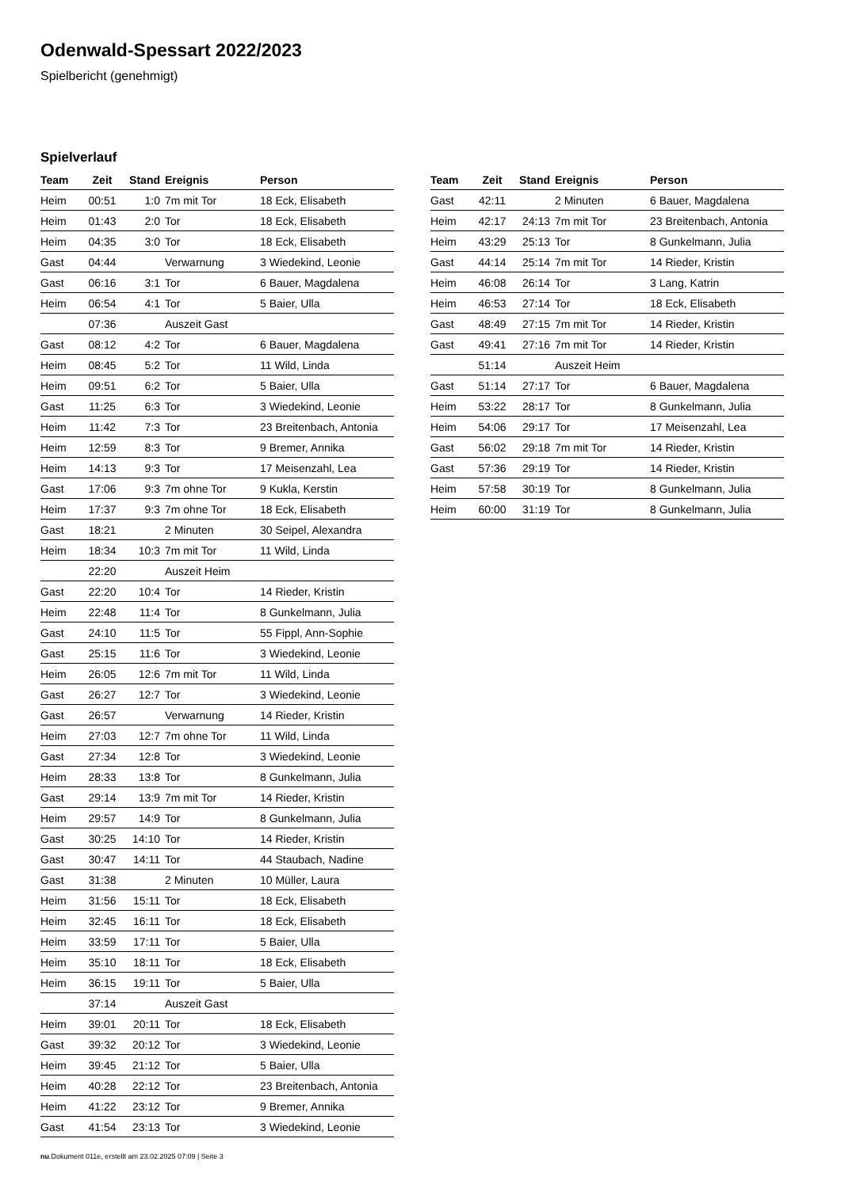Odenwald-Spessart 2022/2023
Spielbericht (genehmigt)
Spielverlauf
| Team | Zeit | Stand | Ereignis | Person |
| --- | --- | --- | --- | --- |
| Heim | 00:51 | 1:0 | 7m mit Tor | 18 Eck, Elisabeth |
| Heim | 01:43 | 2:0 | Tor | 18 Eck, Elisabeth |
| Heim | 04:35 | 3:0 | Tor | 18 Eck, Elisabeth |
| Gast | 04:44 | | Verwarnung | 3 Wiedekind, Leonie |
| Gast | 06:16 | 3:1 | Tor | 6 Bauer, Magdalena |
| Heim | 06:54 | 4:1 | Tor | 5 Baier, Ulla |
| | 07:36 | | Auszeit Gast | |
| Gast | 08:12 | 4:2 | Tor | 6 Bauer, Magdalena |
| Heim | 08:45 | 5:2 | Tor | 11 Wild, Linda |
| Heim | 09:51 | 6:2 | Tor | 5 Baier, Ulla |
| Gast | 11:25 | 6:3 | Tor | 3 Wiedekind, Leonie |
| Heim | 11:42 | 7:3 | Tor | 23 Breitenbach, Antonia |
| Heim | 12:59 | 8:3 | Tor | 9 Bremer, Annika |
| Heim | 14:13 | 9:3 | Tor | 17 Meisenzahl, Lea |
| Gast | 17:06 | 9:3 | 7m ohne Tor | 9 Kukla, Kerstin |
| Heim | 17:37 | 9:3 | 7m ohne Tor | 18 Eck, Elisabeth |
| Gast | 18:21 | | 2 Minuten | 30 Seipel, Alexandra |
| Heim | 18:34 | 10:3 | 7m mit Tor | 11 Wild, Linda |
| | 22:20 | | Auszeit Heim | |
| Gast | 22:20 | 10:4 | Tor | 14 Rieder, Kristin |
| Heim | 22:48 | 11:4 | Tor | 8 Gunkelmann, Julia |
| Gast | 24:10 | 11:5 | Tor | 55 Fippl, Ann-Sophie |
| Gast | 25:15 | 11:6 | Tor | 3 Wiedekind, Leonie |
| Heim | 26:05 | 12:6 | 7m mit Tor | 11 Wild, Linda |
| Gast | 26:27 | 12:7 | Tor | 3 Wiedekind, Leonie |
| Gast | 26:57 | | Verwarnung | 14 Rieder, Kristin |
| Heim | 27:03 | 12:7 | 7m ohne Tor | 11 Wild, Linda |
| Gast | 27:34 | 12:8 | Tor | 3 Wiedekind, Leonie |
| Heim | 28:33 | 13:8 | Tor | 8 Gunkelmann, Julia |
| Gast | 29:14 | 13:9 | 7m mit Tor | 14 Rieder, Kristin |
| Heim | 29:57 | 14:9 | Tor | 8 Gunkelmann, Julia |
| Gast | 30:25 | 14:10 | Tor | 14 Rieder, Kristin |
| Gast | 30:47 | 14:11 | Tor | 44 Staubach, Nadine |
| Gast | 31:38 | | 2 Minuten | 10 Müller, Laura |
| Heim | 31:56 | 15:11 | Tor | 18 Eck, Elisabeth |
| Heim | 32:45 | 16:11 | Tor | 18 Eck, Elisabeth |
| Heim | 33:59 | 17:11 | Tor | 5 Baier, Ulla |
| Heim | 35:10 | 18:11 | Tor | 18 Eck, Elisabeth |
| Heim | 36:15 | 19:11 | Tor | 5 Baier, Ulla |
| | 37:14 | | Auszeit Gast | |
| Heim | 39:01 | 20:11 | Tor | 18 Eck, Elisabeth |
| Gast | 39:32 | 20:12 | Tor | 3 Wiedekind, Leonie |
| Heim | 39:45 | 21:12 | Tor | 5 Baier, Ulla |
| Heim | 40:28 | 22:12 | Tor | 23 Breitenbach, Antonia |
| Heim | 41:22 | 23:12 | Tor | 9 Bremer, Annika |
| Gast | 41:54 | 23:13 | Tor | 3 Wiedekind, Leonie |
| Team | Zeit | Stand | Ereignis | Person |
| --- | --- | --- | --- | --- |
| Gast | 42:11 | | 2 Minuten | 6 Bauer, Magdalena |
| Heim | 42:17 | 24:13 | 7m mit Tor | 23 Breitenbach, Antonia |
| Heim | 43:29 | 25:13 | Tor | 8 Gunkelmann, Julia |
| Gast | 44:14 | 25:14 | 7m mit Tor | 14 Rieder, Kristin |
| Heim | 46:08 | 26:14 | Tor | 3 Lang, Katrin |
| Heim | 46:53 | 27:14 | Tor | 18 Eck, Elisabeth |
| Gast | 48:49 | 27:15 | 7m mit Tor | 14 Rieder, Kristin |
| Gast | 49:41 | 27:16 | 7m mit Tor | 14 Rieder, Kristin |
| | 51:14 | | Auszeit Heim | |
| Gast | 51:14 | 27:17 | Tor | 6 Bauer, Magdalena |
| Heim | 53:22 | 28:17 | Tor | 8 Gunkelmann, Julia |
| Heim | 54:06 | 29:17 | Tor | 17 Meisenzahl, Lea |
| Gast | 56:02 | 29:18 | 7m mit Tor | 14 Rieder, Kristin |
| Gast | 57:36 | 29:19 | Tor | 14 Rieder, Kristin |
| Heim | 57:58 | 30:19 | Tor | 8 Gunkelmann, Julia |
| Heim | 60:00 | 31:19 | Tor | 8 Gunkelmann, Julia |
nu.Dokument 011e, erstellt am 23.02.2025 07:09 | Seite 3